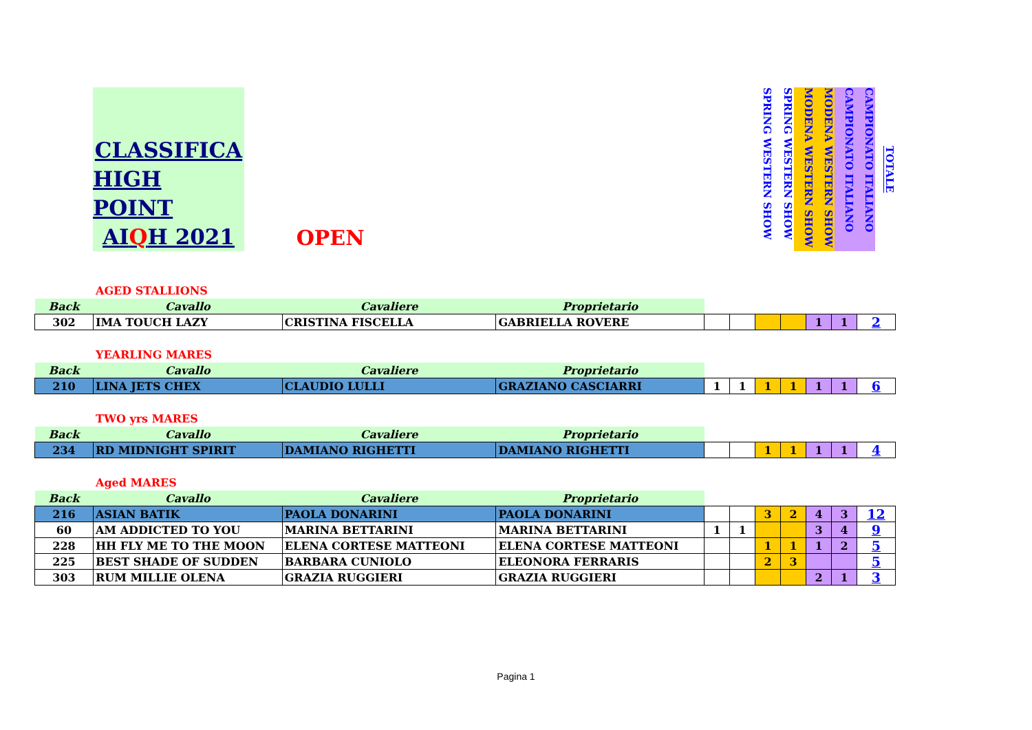CLASSIFICA
HIGH POINT
AIQH 2021
OPEN
SPRING WESTERN SHOW
SPRING WESTERN SHOW
MODENA WESTERN SHOW
MODENA WESTERN SHOW
CAMPIONATO ITALIANO
CAMPIONATO ITALIANO
TOTALE
AGED STALLIONS
| Back | Cavallo | Cavaliere | Proprietario | | | | | | | |
| 302 | IMA TOUCH LAZY | CRISTINA FISCELLA | GABRIELLA ROVERE | | | | | 1 | 1 | 2 |
YEARLING MARES
| Back | Cavallo | Cavaliere | Proprietario | | | | | | | |
| 210 | LINA JETS CHEX | CLAUDIO LULLI | GRAZIANO CASCIARRI | 1 | 1 | 1 | 1 | 1 | 1 | 6 |
TWO yrs MARES
| Back | Cavallo | Cavaliere | Proprietario | | | | | | | |
| 234 | RD MIDNIGHT SPIRIT | DAMIANO RIGHETTI | DAMIANO RIGHETTI | | | 1 | 1 | 1 | 1 | 4 |
Aged MARES
| Back | Cavallo | Cavaliere | Proprietario | | | | | | | |
| 216 | ASIAN BATIK | PAOLA DONARINI | PAOLA DONARINI | | | 3 | 2 | 4 | 3 | 12 |
| 60 | AM ADDICTED TO YOU | MARINA BETTARINI | MARINA BETTARINI | 1 | 1 | | | 3 | 4 | 9 |
| 228 | HH FLY ME TO THE MOON | ELENA CORTESE MATTEONI | ELENA CORTESE MATTEONI | | | 1 | 1 | 1 | 2 | 5 |
| 225 | BEST SHADE OF SUDDEN | BARBARA CUNIOLO | ELEONORA FERRARIS | | | 2 | 3 | | | 5 |
| 303 | RUM MILLIE OLENA | GRAZIA RUGGIERI | GRAZIA RUGGIERI | | | | | 2 | 1 | 3 |
Pagina 1